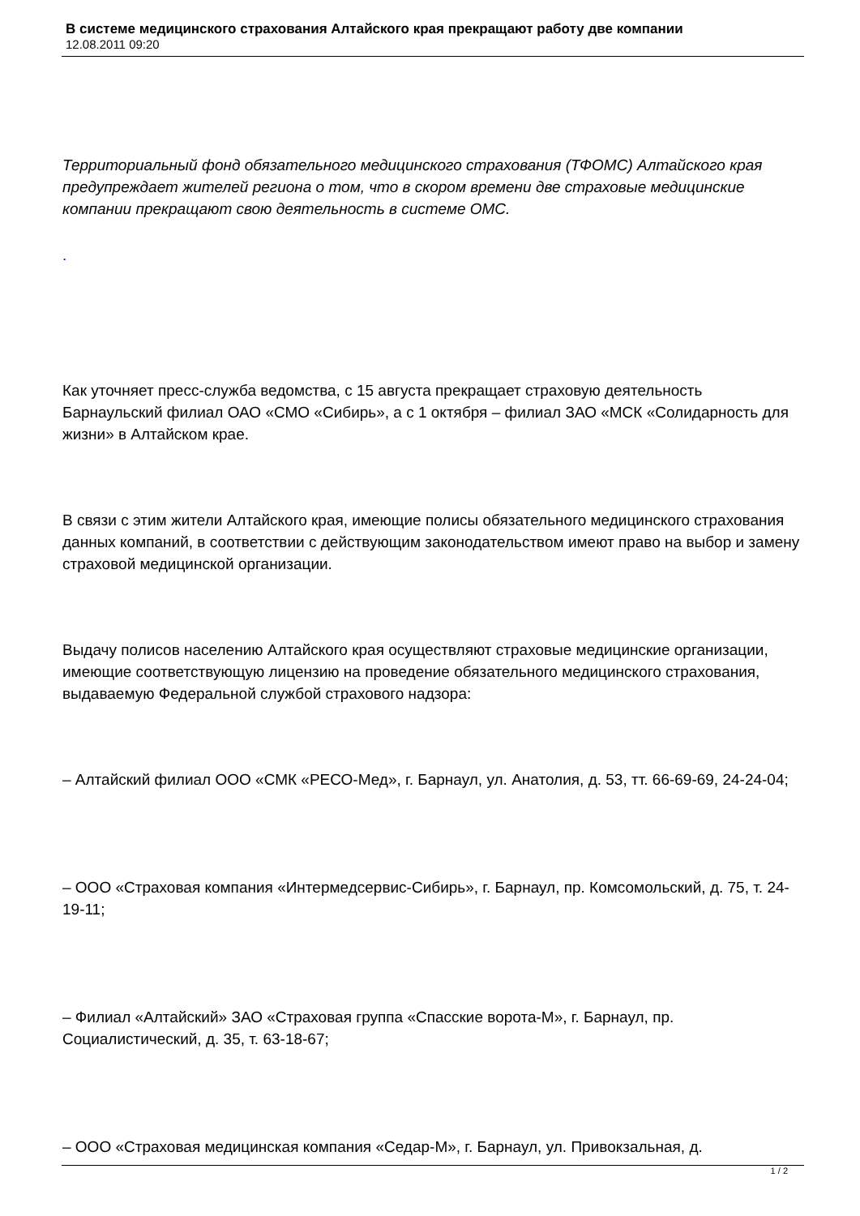В системе медицинского страхования Алтайского края прекращают работу две компании
12.08.2011 09:20
Территориальный фонд обязательного медицинского страхования (ТФОМС) Алтайского края предупреждает жителей региона о том, что в скором времени две страховые медицинские компании прекращают свою деятельность в системе ОМС.
.
Как уточняет пресс-служба ведомства, с 15 августа прекращает страховую деятельность Барнаульский филиал ОАО «СМО «Сибирь», а с 1 октября – филиал ЗАО «МСК «Солидарность для жизни» в Алтайском крае.
В связи с этим жители Алтайского края, имеющие полисы обязательного медицинского страхования данных компаний, в соответствии с действующим законодательством имеют право на выбор и замену страховой медицинской организации.
Выдачу полисов населению Алтайского края осуществляют страховые медицинские организации, имеющие соответствующую лицензию на проведение обязательного медицинского страхования, выдаваемую Федеральной службой страхового надзора:
– Алтайский филиал ООО «СМК «РЕСО-Мед», г. Барнаул, ул. Анатолия, д. 53, тт. 66-69-69, 24-24-04;
– ООО «Страховая компания «Интермедсервис-Сибирь», г. Барнаул, пр. Комсомольский, д. 75, т. 24-19-11;
– Филиал «Алтайский» ЗАО «Страховая группа «Спасские ворота-М», г. Барнаул, пр. Социалистический, д. 35, т. 63-18-67;
– ООО «Страховая медицинская компания «Седар-М», г. Барнаул, ул. Привокзальная, д.
1 / 2